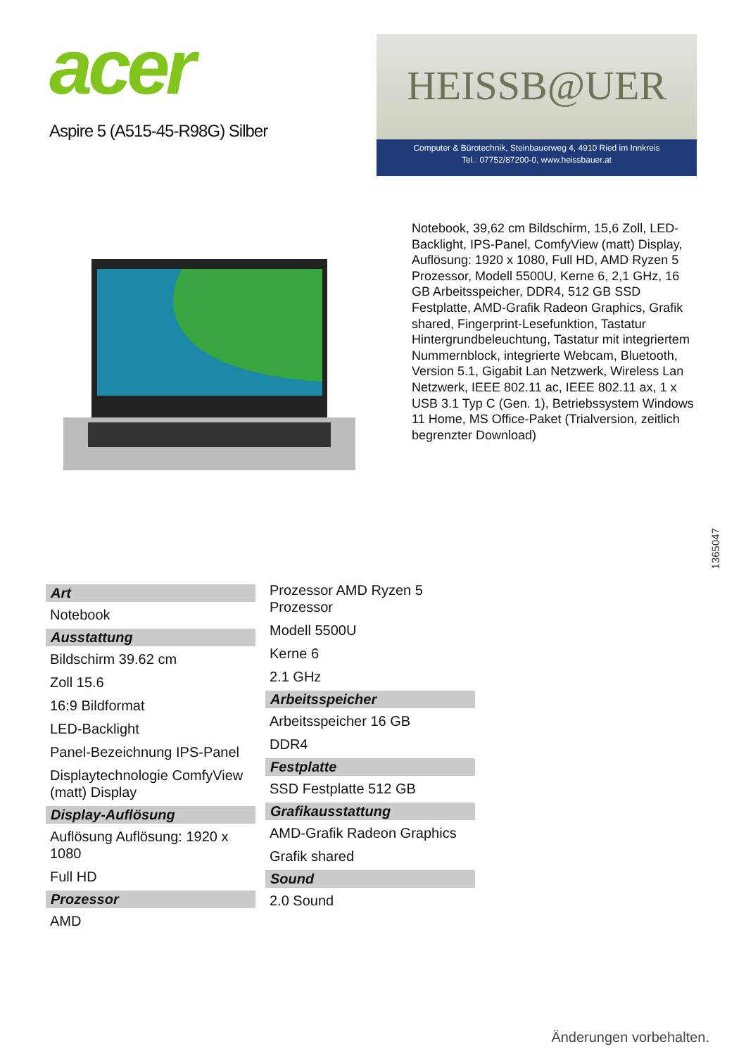acer
Aspire 5 (A515-45-R98G) Silber
HEISSB@UER
Computer & Bürotechnik, Steinbauerweg 4, 4910 Ried im Innkreis
Tel.: 07752/87200-0, www.heissbauer.at
Notebook, 39,62 cm Bildschirm, 15,6 Zoll, LED-Backlight, IPS-Panel, ComfyView (matt) Display, Auflösung: 1920 x 1080, Full HD, AMD Ryzen 5 Prozessor, Modell 5500U, Kerne 6, 2,1 GHz, 16 GB Arbeitsspeicher, DDR4, 512 GB SSD Festplatte, AMD-Grafik Radeon Graphics, Grafik shared, Fingerprint-Lesefunktion, Tastatur Hintergrundbeleuchtung, Tastatur mit integriertem Nummernblock, integrierte Webcam, Bluetooth, Version 5.1, Gigabit Lan Netzwerk, Wireless Lan Netzwerk, IEEE 802.11 ac, IEEE 802.11 ax, 1 x USB 3.1 Typ C (Gen. 1), Betriebssystem Windows 11 Home, MS Office-Paket (Trialversion, zeitlich begrenzter Download)
1365047
Art
Notebook
Ausstattung
Bildschirm 39.62 cm
Zoll 15.6
16:9 Bildformat
LED-Backlight
Panel-Bezeichnung IPS-Panel
Displaytechnologie ComfyView (matt) Display
Display-Auflösung
Auflösung Auflösung: 1920 x 1080
Full HD
Prozessor
AMD
Prozessor AMD Ryzen 5 Prozessor
Modell 5500U
Kerne 6
2.1 GHz
Arbeitsspeicher
Arbeitsspeicher 16 GB
DDR4
Festplatte
SSD Festplatte 512 GB
Grafikausstattung
AMD-Grafik Radeon Graphics
Grafik shared
Sound
2.0 Sound
Änderungen vorbehalten.